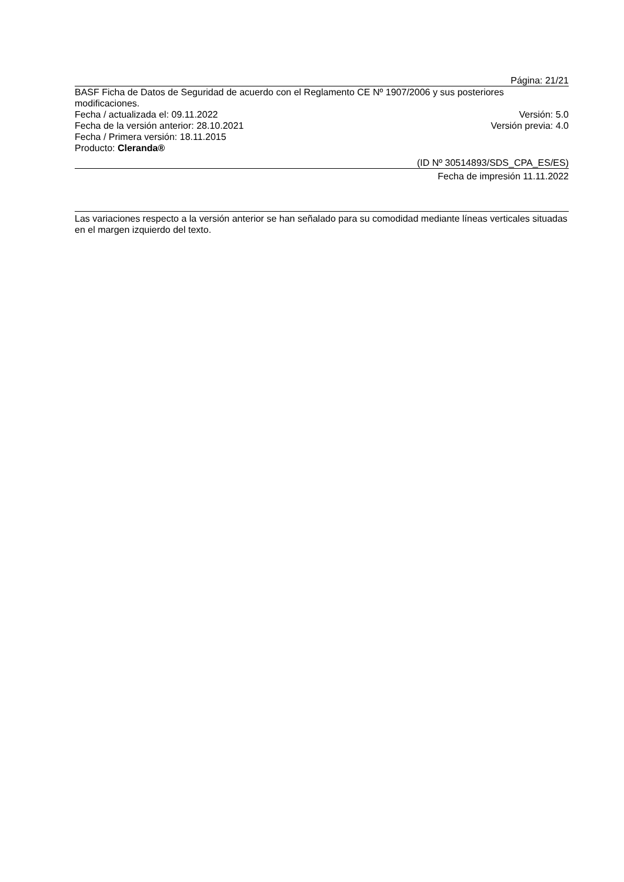Página: 21/21
BASF Ficha de Datos de Seguridad de acuerdo con el Reglamento CE Nº 1907/2006 y sus posteriores modificaciones.
Fecha / actualizada el: 09.11.2022 Versión: 5.0
Fecha de la versión anterior: 28.10.2021 Versión previa: 4.0
Fecha / Primera versión: 18.11.2015
Producto: Cleranda®
(ID Nº 30514893/SDS_CPA_ES/ES)
Fecha de impresión 11.11.2022
Las variaciones respecto a la versión anterior se han señalado para su comodidad mediante líneas verticales situadas en el margen izquierdo del texto.